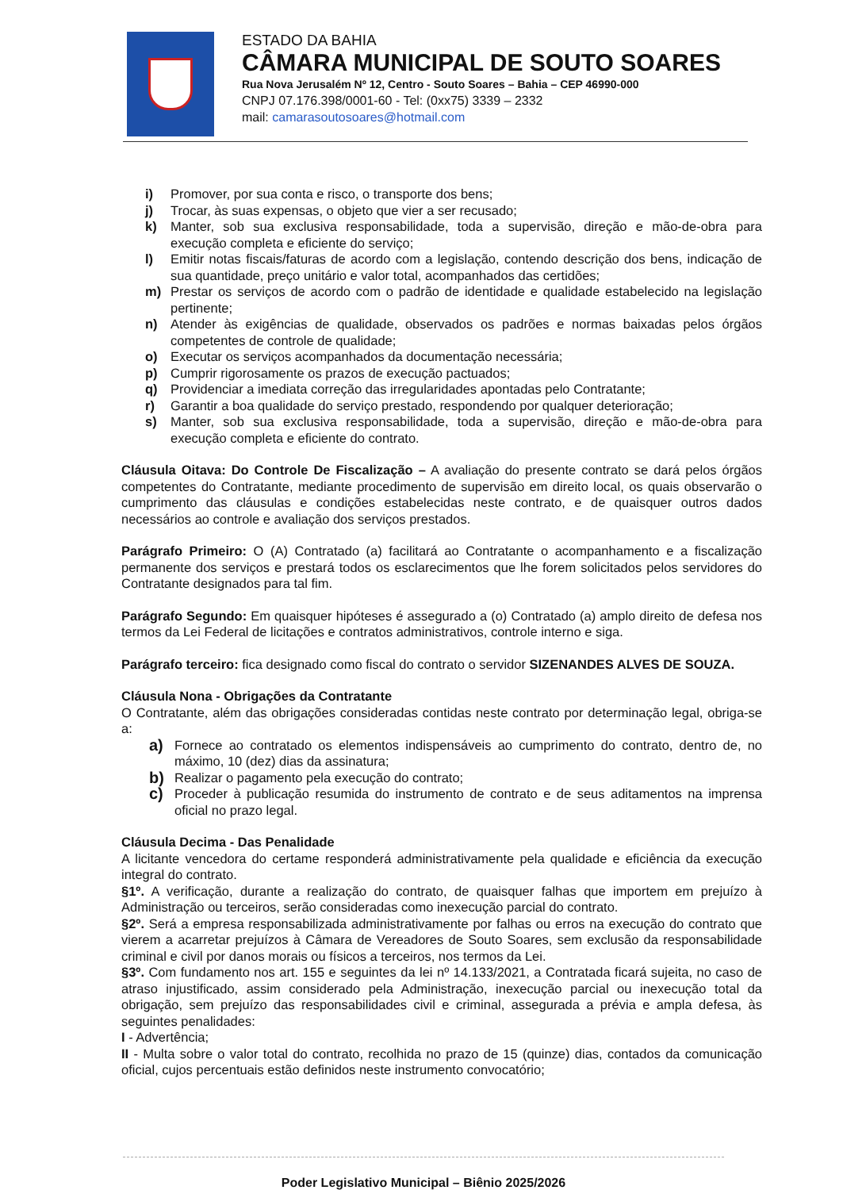ESTADO DA BAHIA
CÂMARA MUNICIPAL DE SOUTO SOARES
Rua Nova Jerusalém Nº 12, Centro - Souto Soares – Bahia – CEP 46990-000
CNPJ 07.176.398/0001-60 - Tel: (0xx75) 3339 – 2332
mail: camarasoutosoares@hotmail.com
i) Promover, por sua conta e risco, o transporte dos bens;
j) Trocar, às suas expensas, o objeto que vier a ser recusado;
k) Manter, sob sua exclusiva responsabilidade, toda a supervisão, direção e mão-de-obra para execução completa e eficiente do serviço;
l) Emitir notas fiscais/faturas de acordo com a legislação, contendo descrição dos bens, indicação de sua quantidade, preço unitário e valor total, acompanhados das certidões;
m) Prestar os serviços de acordo com o padrão de identidade e qualidade estabelecido na legislação pertinente;
n) Atender às exigências de qualidade, observados os padrões e normas baixadas pelos órgãos competentes de controle de qualidade;
o) Executar os serviços acompanhados da documentação necessária;
p) Cumprir rigorosamente os prazos de execução pactuados;
q) Providenciar a imediata correção das irregularidades apontadas pelo Contratante;
r) Garantir a boa qualidade do serviço prestado, respondendo por qualquer deterioração;
s) Manter, sob sua exclusiva responsabilidade, toda a supervisão, direção e mão-de-obra para execução completa e eficiente do contrato.
Cláusula Oitava: Do Controle De Fiscalização – A avaliação do presente contrato se dará pelos órgãos competentes do Contratante, mediante procedimento de supervisão em direito local, os quais observarão o cumprimento das cláusulas e condições estabelecidas neste contrato, e de quaisquer outros dados necessários ao controle e avaliação dos serviços prestados.
Parágrafo Primeiro: O (A) Contratado (a) facilitará ao Contratante o acompanhamento e a fiscalização permanente dos serviços e prestará todos os esclarecimentos que lhe forem solicitados pelos servidores do Contratante designados para tal fim.
Parágrafo Segundo: Em quaisquer hipóteses é assegurado a (o) Contratado (a) amplo direito de defesa nos termos da Lei Federal de licitações e contratos administrativos, controle interno e siga.
Parágrafo terceiro: fica designado como fiscal do contrato o servidor SIZENANDES ALVES DE SOUZA.
Cláusula Nona - Obrigações da Contratante
O Contratante, além das obrigações consideradas contidas neste contrato por determinação legal, obriga-se a:
a) Fornece ao contratado os elementos indispensáveis ao cumprimento do contrato, dentro de, no máximo, 10 (dez) dias da assinatura;
b) Realizar o pagamento pela execução do contrato;
c) Proceder à publicação resumida do instrumento de contrato e de seus aditamentos na imprensa oficial no prazo legal.
Cláusula Decima - Das Penalidade
A licitante vencedora do certame responderá administrativamente pela qualidade e eficiência da execução integral do contrato.
§1º. A verificação, durante a realização do contrato, de quaisquer falhas que importem em prejuízo à Administração ou terceiros, serão consideradas como inexecução parcial do contrato.
§2º. Será a empresa responsabilizada administrativamente por falhas ou erros na execução do contrato que vierem a acarretar prejuízos à Câmara de Vereadores de Souto Soares, sem exclusão da responsabilidade criminal e civil por danos morais ou físicos a terceiros, nos termos da Lei.
§3º. Com fundamento nos art. 155 e seguintes da lei nº 14.133/2021, a Contratada ficará sujeita, no caso de atraso injustificado, assim considerado pela Administração, inexecução parcial ou inexecução total da obrigação, sem prejuízo das responsabilidades civil e criminal, assegurada a prévia e ampla defesa, às seguintes penalidades:
I - Advertência;
II - Multa sobre o valor total do contrato, recolhida no prazo de 15 (quinze) dias, contados da comunicação oficial, cujos percentuais estão definidos neste instrumento convocatório;
Poder Legislativo Municipal – Biênio 2025/2026